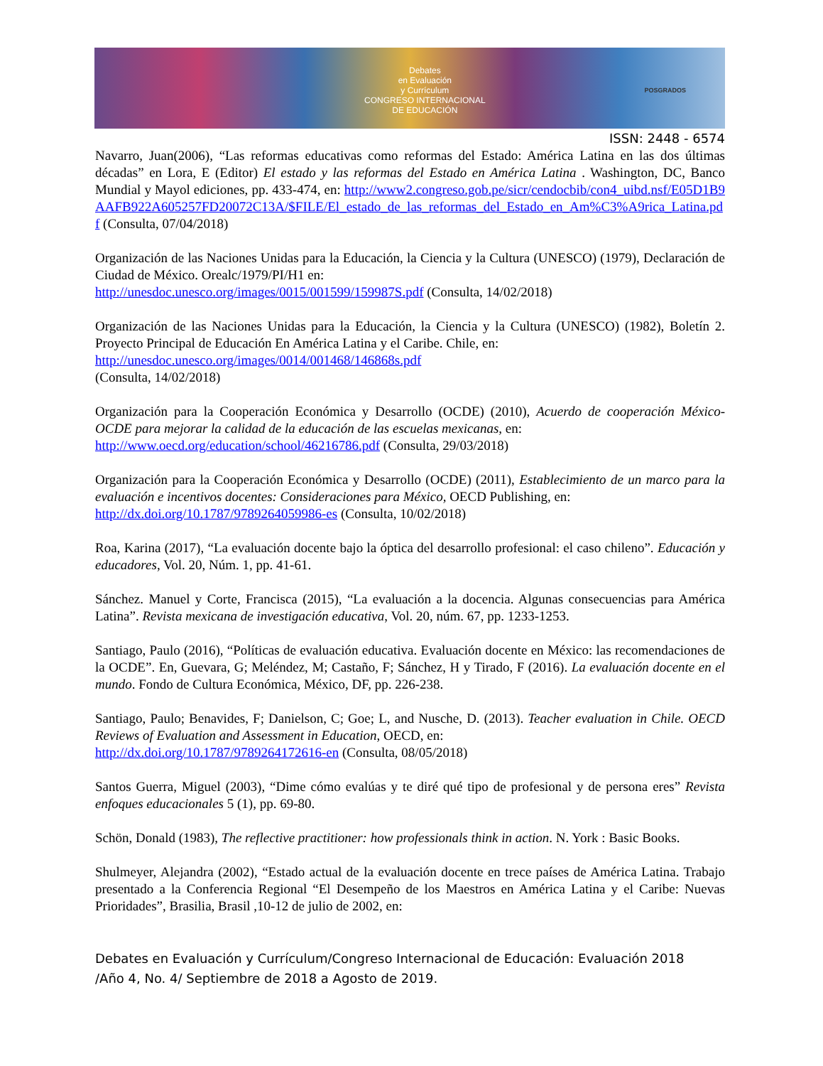Debates
en Evaluación
y Currículum
CONGRESO INTERNACIONAL
DE EDUCACIÓN
POSGRADOS
ISSN: 2448 - 6574
Navarro, Juan(2006), “Las reformas educativas como reformas del Estado: América Latina en las dos últimas décadas” en Lora, E (Editor) El estado y las reformas del Estado en América Latina . Washington, DC, Banco Mundial y Mayol ediciones, pp. 433-474, en: http://www2.congreso.gob.pe/sicr/cendocbib/con4_uibd.nsf/E05D1B9AAFB922A605257FD20072C13A/$FILE/El_estado_de_las_reformas_del_Estado_en_Am%C3%A9rica_Latina.pdf (Consulta, 07/04/2018)
Organización de las Naciones Unidas para la Educación, la Ciencia y la Cultura (UNESCO) (1979), Declaración de Ciudad de México. Orealc/1979/PI/H1 en:
http://unesdoc.unesco.org/images/0015/001599/159987S.pdf (Consulta, 14/02/2018)
Organización de las Naciones Unidas para la Educación, la Ciencia y la Cultura (UNESCO) (1982), Boletín 2. Proyecto Principal de Educación En América Latina y el Caribe. Chile, en:
http://unesdoc.unesco.org/images/0014/001468/146868s.pdf
(Consulta, 14/02/2018)
Organización para la Cooperación Económica y Desarrollo (OCDE) (2010), Acuerdo de cooperación México-OCDE para mejorar la calidad de la educación de las escuelas mexicanas, en:
http://www.oecd.org/education/school/46216786.pdf (Consulta, 29/03/2018)
Organización para la Cooperación Económica y Desarrollo (OCDE) (2011), Establecimiento de un marco para la evaluación e incentivos docentes: Consideraciones para México, OECD Publishing, en:
http://dx.doi.org/10.1787/9789264059986-es (Consulta, 10/02/2018)
Roa, Karina (2017), “La evaluación docente bajo la óptica del desarrollo profesional: el caso chileno”. Educación y educadores, Vol. 20, Núm. 1, pp. 41-61.
Sánchez. Manuel y Corte, Francisca (2015), “La evaluación a la docencia. Algunas consecuencias para América Latina”. Revista mexicana de investigación educativa, Vol. 20, núm. 67, pp. 1233-1253.
Santiago, Paulo (2016), “Políticas de evaluación educativa. Evaluación docente en México: las recomendaciones de la OCDE”. En, Guevara, G; Meléndez, M; Castaño, F; Sánchez, H y Tirado, F (2016). La evaluación docente en el mundo. Fondo de Cultura Económica, México, DF, pp. 226-238.
Santiago, Paulo; Benavides, F; Danielson, C; Goe; L, and Nusche, D. (2013). Teacher evaluation in Chile. OECD Reviews of Evaluation and Assessment in Education, OECD, en:
http://dx.doi.org/10.1787/9789264172616-en (Consulta, 08/05/2018)
Santos Guerra, Miguel (2003), “Dime cómo evalúas y te diré qué tipo de profesional y de persona eres” Revista enfoques educacionales 5 (1), pp. 69-80.
Schön, Donald (1983), The reflective practitioner: how professionals think in action. N. York : Basic Books.
Shulmeyer, Alejandra (2002), “Estado actual de la evaluación docente en trece países de América Latina. Trabajo presentado a la Conferencia Regional “El Desempeño de los Maestros en América Latina y el Caribe: Nuevas Prioridades”, Brasilia, Brasil ,10-12 de julio de 2002, en:
Debates en Evaluación y Currículum/Congreso Internacional de Educación: Evaluación 2018
/Año 4, No. 4/ Septiembre de 2018 a Agosto de 2019.